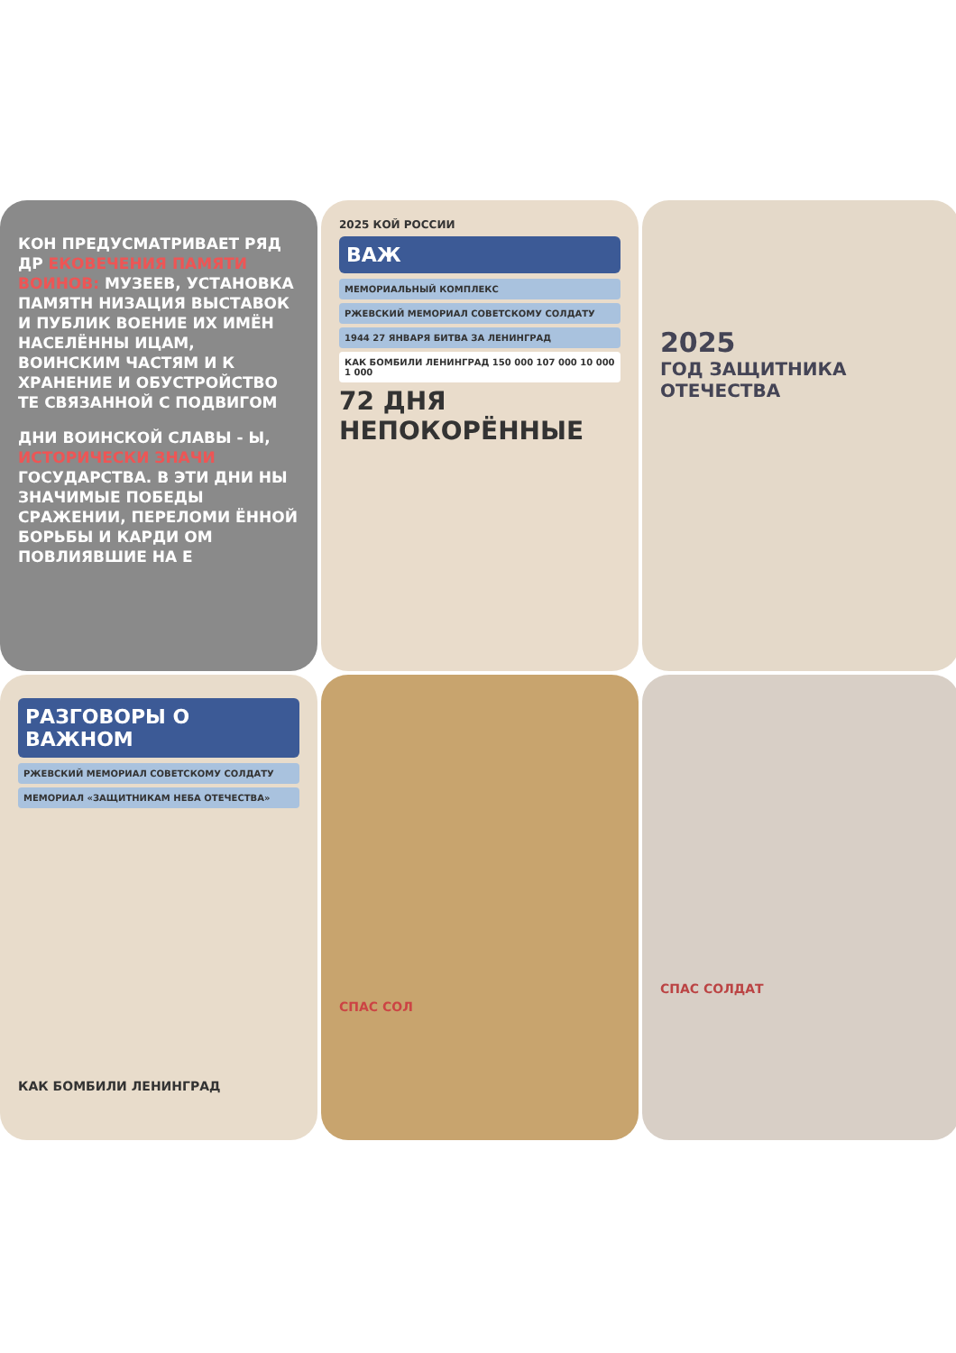КОН ПРЕДУСМАТРИВАЕТ РЯД ДР ЕКОВЕЧЕНИЯ ПАМЯТИ ВОИНОВ: МУЗЕЕВ, УСТАНОВКА ПАМЯТН НИЗАЦИЯ ВЫСТАВОК И ПУБЛИК ВОЕНИЕ ИХ ИМЁН НАСЕЛЁННЫ ИЦАМ, ВОИНСКИМ ЧАСТЯМ И К ХРАНЕНИЕ И ОБУСТРОЙСТВО ТЕ СВЯЗАННОЙ С ПОДВИГОМ
ДНИ ВОИНСКОЙ СЛАВЫ - Ы, ИСТОРИЧЕСКИ ЗНАЧИ ГОСУДАРСТВА. В ЭТИ ДНИ НЫ ЗНАЧИМЫЕ ПОБЕДЫ СРАЖЕНИИ, ПЕРЕЛОМИ ЁННОЙ БОРЬБЫ И КАРДИ ОМ ПОВЛИЯВШИЕ НА Е
2025 КОЙ РОССИИ
ВАЖ
МЕМОРИАЛЬНЫЙ КОМПЛЕКС
РЖЕВСКИЙ МЕМОРИАЛ СОВЕТСКОМУ СОЛДАТУ
1944 27 ЯНВАРЯ БИТВА ЗА ЛЕНИНГРАД
КАК БОМБИЛИ ЛЕНИНГРАД 150 000 107 000 10 000 1 000
72 ДНЯ НЕПОКОРЁННЫЕ
2025
ГОД ЗАЩИТНИКА ОТЕЧЕСТВА
РАЗГОВОРЫ О ВАЖНОМ
РЖЕВСКИЙ МЕМОРИАЛ СОВЕТСКОМУ СОЛДАТУ
МЕМОРИАЛ «ЗАЩИТНИКАМ НЕБА ОТЕЧЕСТВА»
КАК БОМБИЛИ ЛЕНИНГРАД
СПАС СОЛ
СПАС СОЛДАТ